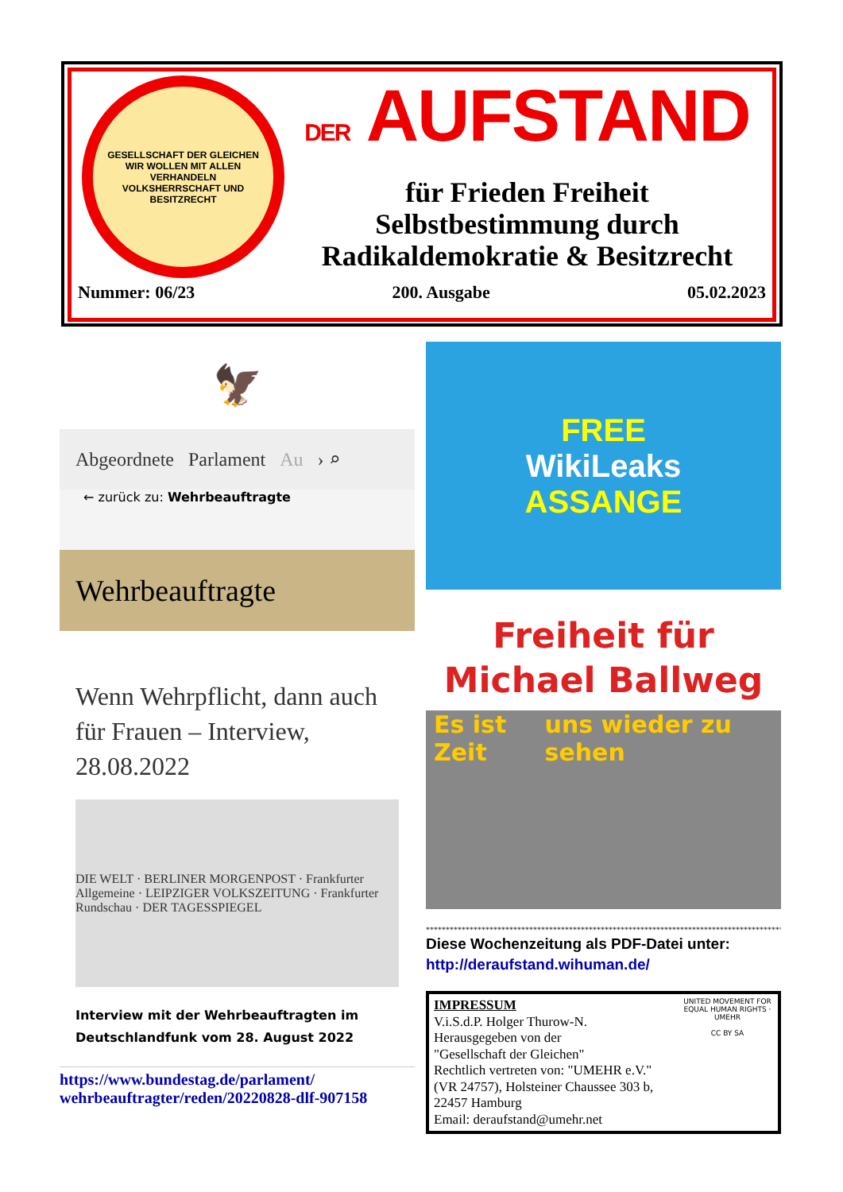GESELLSCHAFT DER GLEICHEN
WIR WOLLEN MIT ALLEN VERHANDELN
VOLKSHERRSCHAFT UND BESITZRECHT
DER AUFSTAND
für Frieden Freiheit
Selbstbestimmung durch
Radikaldemokratie & Besitzrecht
Nummer: 06/23 200. Ausgabe 05.02.2023
🦅
Abgeordnete Parlament Au › ⌕
← zurück zu: Wehrbeauftragte
Wehrbeauftragte
Wenn Wehrpflicht, dann auch für Frauen – Interview, 28.08.2022
DIE WELT · BERLINER MORGENPOST · Frankfurter Allgemeine · LEIPZIGER VOLKSZEITUNG · Frankfurter Rundschau · DER TAGESSPIEGEL
Interview mit der Wehrbeauftragten im Deutschlandfunk vom 28. August 2022
https://www.bundestag.de/parlament/ wehrbeauftragter/reden/20220828-dlf-907158
FREE
WikiLeaks
ASSANGE
Freiheit für
Michael Ballweg
Es ist Zeit uns wieder zu sehen
****************************************************************************************************
Diese Wochenzeitung als PDF-Datei unter:
http://deraufstand.wihuman.de/
IMPRESSUM
V.i.S.d.P. Holger Thurow-N.
Herausgegeben von der
"Gesellschaft der Gleichen"
Rechtlich vertreten von: "UMEHR e.V."
(VR 24757), Holsteiner Chaussee 303 b,
22457 Hamburg
Email: deraufstand@umehr.net
UNITED MOVEMENT FOR EQUAL HUMAN RIGHTS · UMEHR
CC BY SA